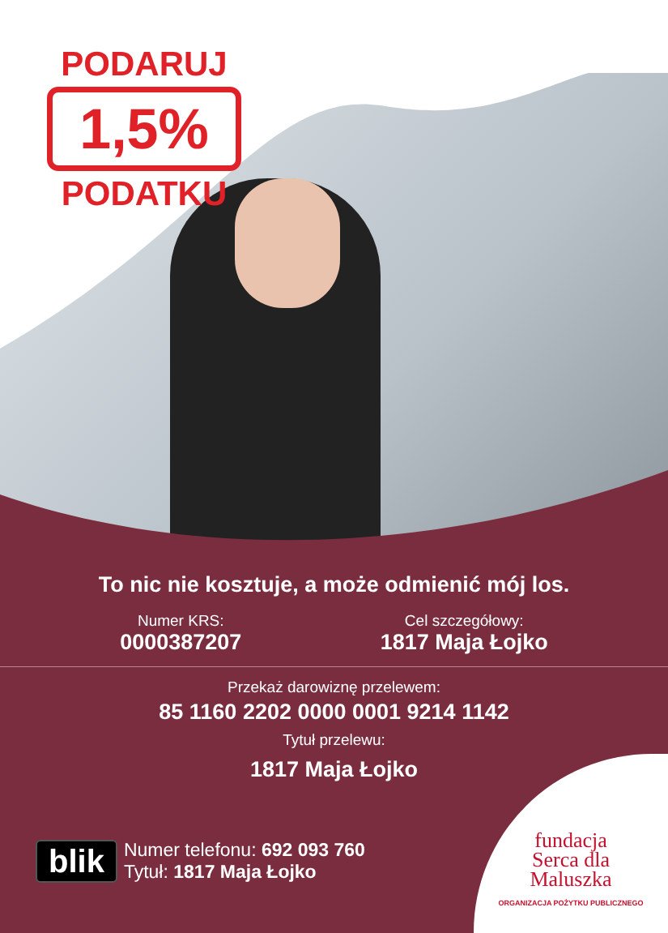PODARUJ
1,5%
PODATKU
To nic nie kosztuje, a może odmienić mój los.
Numer KRS:
0000387207
Cel szczegółowy:
1817 Maja Łojko
Przekaż darowiznę przelewem:
85 1160 2202 0000 0001 9214 1142
Tytuł przelewu:
1817 Maja Łojko
blik
Numer telefonu: 692 093 760
Tytuł: 1817 Maja Łojko
fundacja
Serca dla
Maluszka
ORGANIZACJA POŻYTKU PUBLICZNEGO